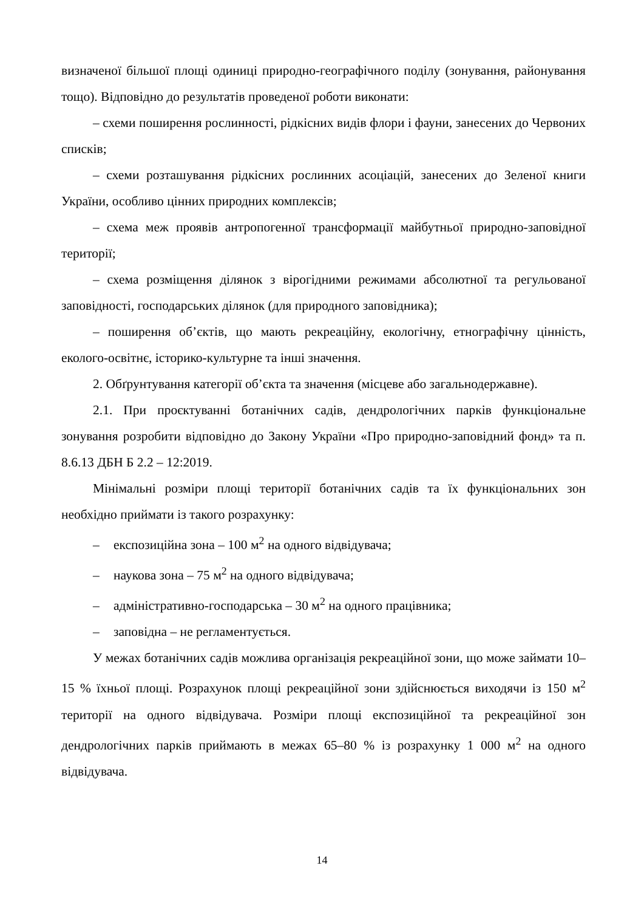визначеної більшої площі одиниці природно-географічного поділу (зонування, районування тощо). Відповідно до результатів проведеної роботи виконати:
– схеми поширення рослинності, рідкісних видів флори і фауни, занесених до Червоних списків;
– схеми розташування рідкісних рослинних асоціацій, занесених до Зеленої книги України, особливо цінних природних комплексів;
– схема меж проявів антропогенної трансформації майбутньої природно-заповідної території;
– схема розміщення ділянок з вірогідними режимами абсолютної та регульованої заповідності, господарських ділянок (для природного заповідника);
– поширення об’єктів, що мають рекреаційну, екологічну, етнографічну цінність, еколого-освітнє, історико-культурне та інші значення.
2. Обґрунтування категорії об’єкта та значення (місцеве або загальнодержавне).
2.1. При проєктуванні ботанічних садів, дендрологічних парків функціональне зонування розробити відповідно до Закону України «Про природно-заповідний фонд» та п. 8.6.13 ДБН Б 2.2 – 12:2019.
Мінімальні розміри площі території ботанічних садів та їх функціональних зон необхідно приймати із такого розрахунку:
– експозиційна зона – 100 м<sup>2</sup> на одного відвідувача;
– наукова зона – 75 м<sup>2</sup> на одного відвідувача;
– адміністративно-господарська – 30 м<sup>2</sup> на одного працівника;
– заповідна – не регламентується.
У межах ботанічних садів можлива організація рекреаційної зони, що може займати 10–15 % їхньої площі. Розрахунок площі рекреаційної зони здійснюється виходячи із 150 м<sup>2</sup> території на одного відвідувача. Розміри площі експозиційної та рекреаційної зон дендрологічних парків приймають в межах 65–80 % із розрахунку 1 000 м<sup>2</sup> на одного відвідувача.
14